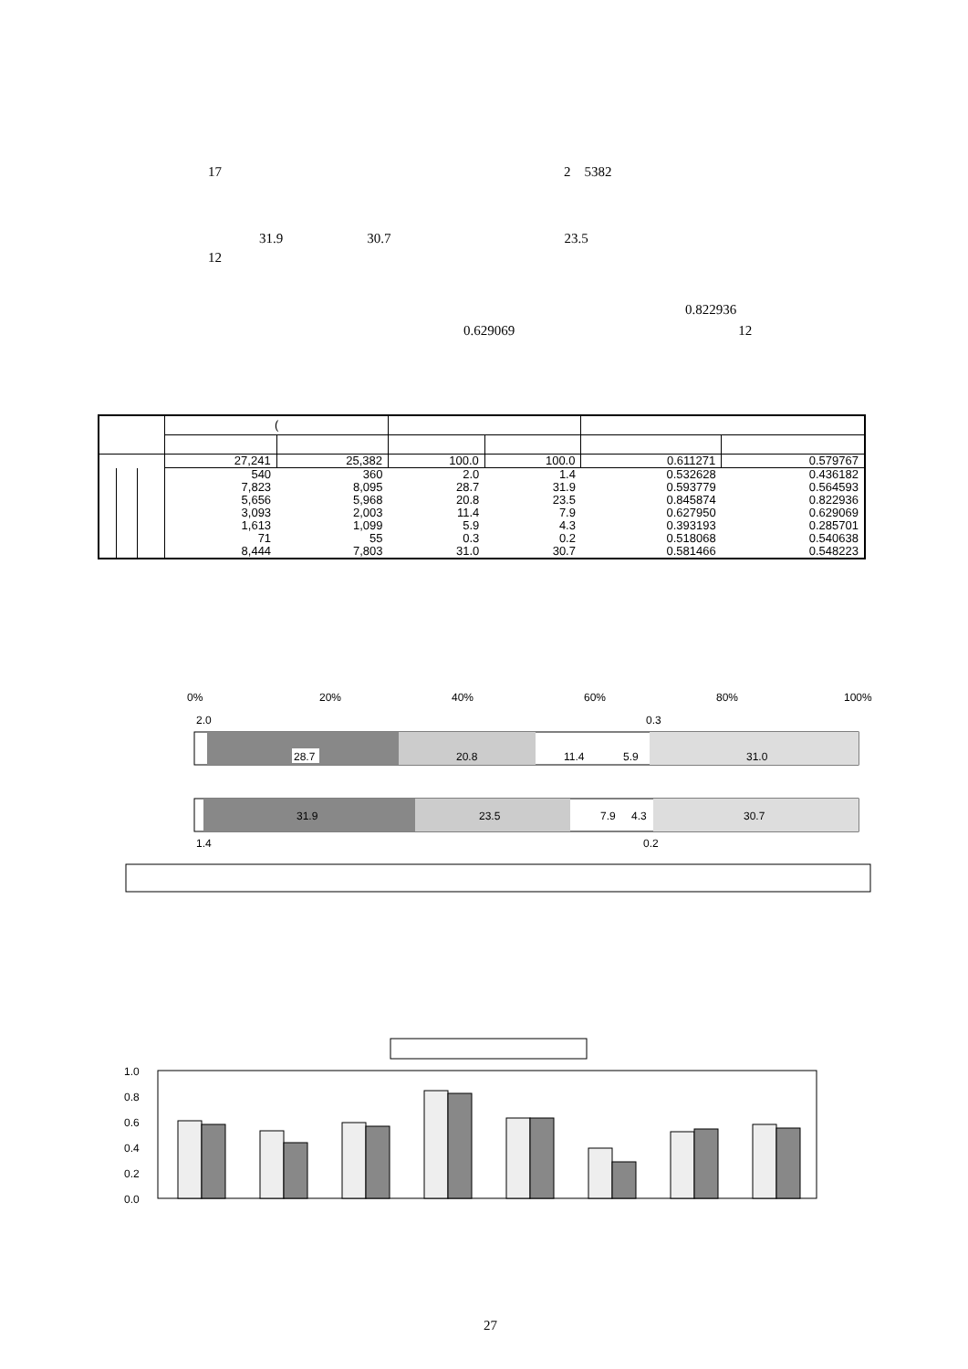17 2 5382
31.9 30.7 23.5
12
0.822936
0.629069 12
| | | | ( | | | | | |
| | | | 27,241 | 25,382 | 100.0 | 100.0 | 0.611271 | 0.579767 |
| | | | 540 | 360 | 2.0 | 1.4 | 0.532628 | 0.436182 |
| | | | 7,823 | 8,095 | 28.7 | 31.9 | 0.593779 | 0.564593 |
| | | | 5,656 | 5,968 | 20.8 | 23.5 | 0.845874 | 0.822936 |
| | | | 3,093 | 2,003 | 11.4 | 7.9 | 0.627950 | 0.629069 |
| | | | 1,613 | 1,099 | 5.9 | 4.3 | 0.393193 | 0.285701 |
| | | | 71 | 55 | 0.3 | 0.2 | 0.518068 | 0.540638 |
| | | | 8,444 | 7,803 | 31.0 | 30.7 | 0.581466 | 0.548223 |
0%
20%
40%
60%
80%
100%
2.0
0.3
28.7
20.8
11.4
5.9
31.0
31.9
23.5
7.9
4.3
30.7
1.4
0.2
1.0
0.8
0.6
0.4
0.2
0.0
27